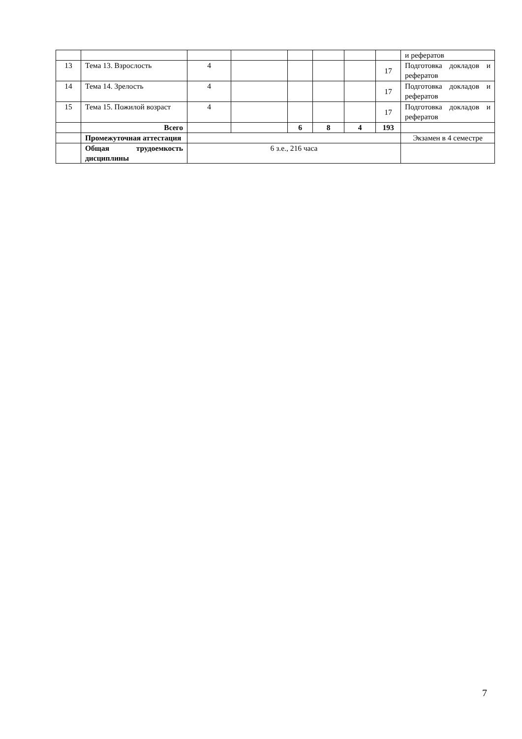| | | | | | | | | и рефератов |
| 13 | Тема 13. Взрослость | 4 | | | | | 17 | Подготовка докладов и рефератов |
| 14 | Тема 14. Зрелость | 4 | | | | | 17 | Подготовка докладов и рефератов |
| 15 | Тема 15. Пожилой возраст | 4 | | | | | 17 | Подготовка докладов и рефератов |
| | Всего | | | 6 | 8 | 4 | 193 | |
| | Промежуточная аттестация | | | | | | | Экзамен в 4 семестре |
| | Общая трудоемкость дисциплины | 6 з.е., 216 часа | | | | | | |
7